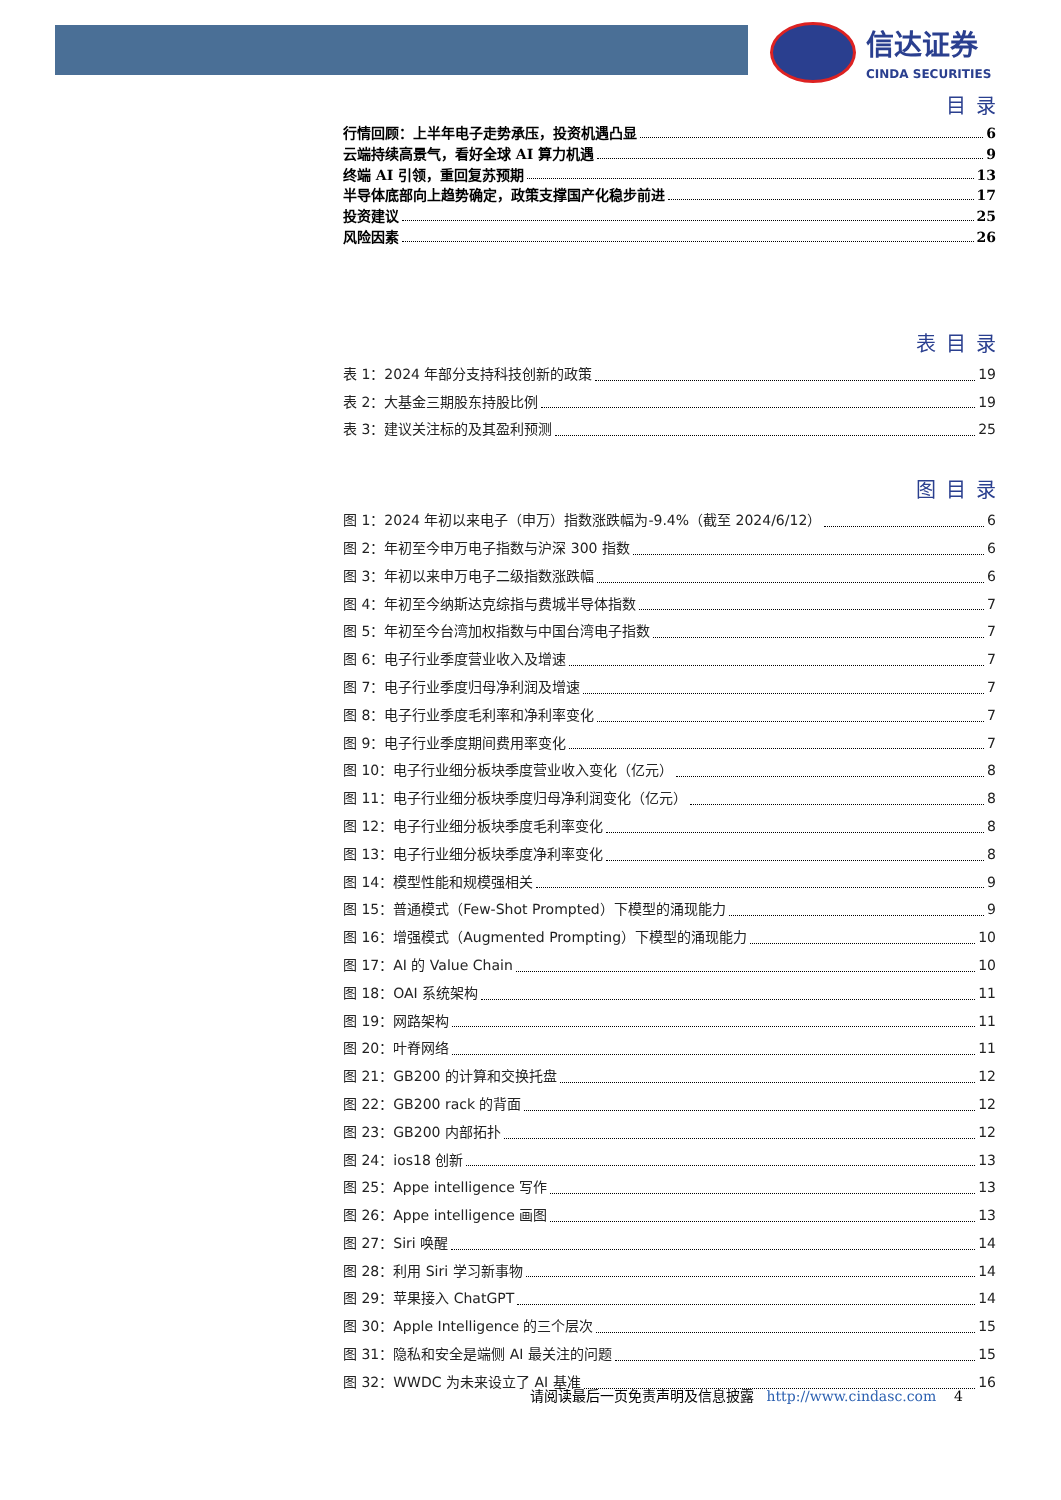信达证券
CINDA SECURITIES
目录
行情回顾：上半年电子走势承压，投资机遇凸显 6
云端持续高景气，看好全球 AI 算力机遇 9
终端 AI 引领，重回复苏预期 13
半导体底部向上趋势确定，政策支撑国产化稳步前进 17
投资建议 25
风险因素 26
表目录
表 1：2024 年部分支持科技创新的政策 19
表 2：大基金三期股东持股比例 19
表 3：建议关注标的及其盈利预测 25
图目录
图 1：2024 年初以来电子（申万）指数涨跌幅为-9.4%（截至 2024/6/12） 6
图 2：年初至今申万电子指数与沪深 300 指数 6
图 3：年初以来申万电子二级指数涨跌幅 6
图 4：年初至今纳斯达克综指与费城半导体指数 7
图 5：年初至今台湾加权指数与中国台湾电子指数 7
图 6：电子行业季度营业收入及增速 7
图 7：电子行业季度归母净利润及增速 7
图 8：电子行业季度毛利率和净利率变化 7
图 9：电子行业季度期间费用率变化 7
图 10：电子行业细分板块季度营业收入变化（亿元） 8
图 11：电子行业细分板块季度归母净利润变化（亿元） 8
图 12：电子行业细分板块季度毛利率变化 8
图 13：电子行业细分板块季度净利率变化 8
图 14：模型性能和规模强相关 9
图 15：普通模式（Few-Shot Prompted）下模型的涌现能力 9
图 16：增强模式（Augmented Prompting）下模型的涌现能力 10
图 17：AI 的 Value Chain 10
图 18：OAI 系统架构 11
图 19：网路架构 11
图 20：叶脊网络 11
图 21：GB200 的计算和交换托盘 12
图 22：GB200 rack 的背面 12
图 23：GB200 内部拓扑 12
图 24：ios18 创新 13
图 25：Appe intelligence 写作 13
图 26：Appe intelligence 画图 13
图 27：Siri 唤醒 14
图 28：利用 Siri 学习新事物 14
图 29：苹果接入 ChatGPT 14
图 30：Apple Intelligence 的三个层次 15
图 31：隐私和安全是端侧 AI 最关注的问题 15
图 32：WWDC 为未来设立了 AI 基准 16
请阅读最后一页免责声明及信息披露 http://www.cindasc.com 4